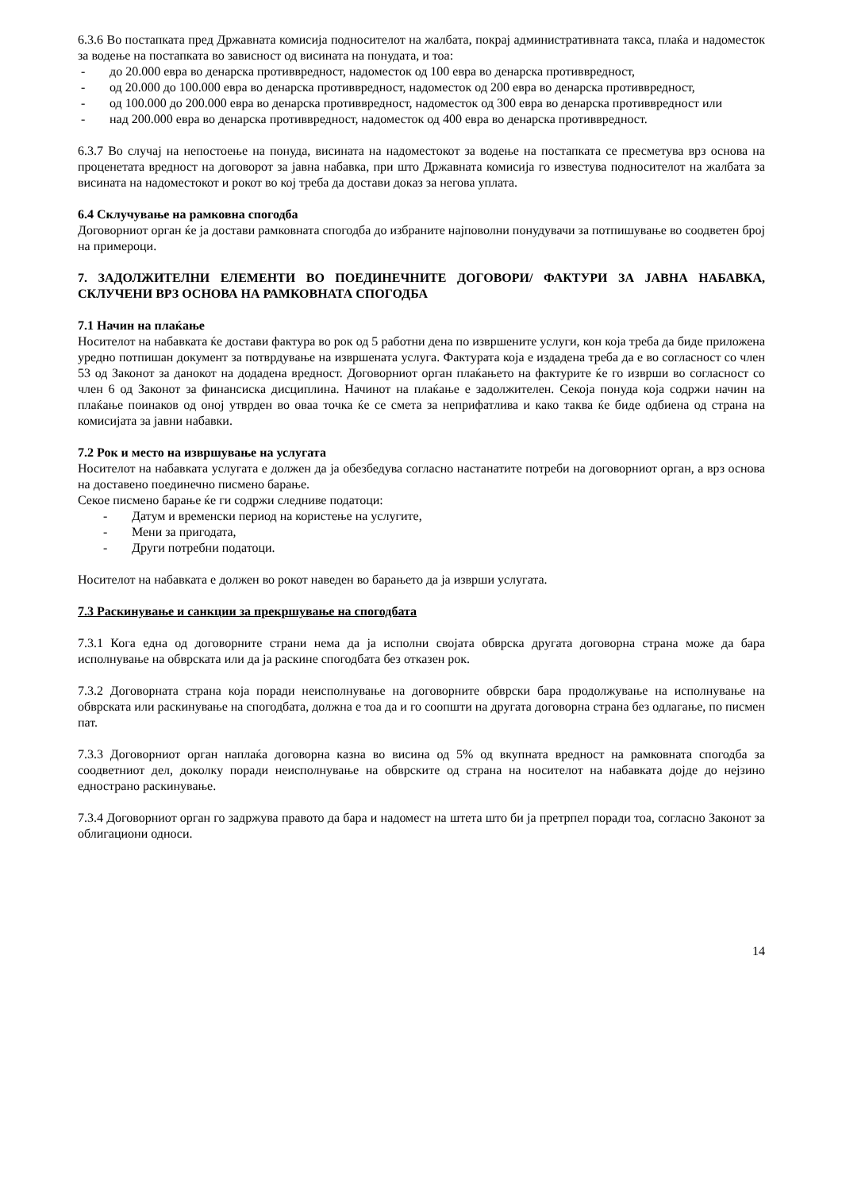6.3.6 Во постапката пред Државната комисија подносителот на жалбата, покрај административната такса, плаќа и надоместок за водење на постапката во зависност од висината на понудата, и тоа:
- до 20.000 евра во денарска противвредност, надоместок од 100 евра во денарска противвредност,
- од 20.000 до 100.000 евра во денарска противвредност, надоместок од 200 евра во денарска противвредност,
- од 100.000 до 200.000 евра во денарска противвредност, надоместок од 300 евра во денарска противвредност или
- над 200.000 евра во денарска противвредност, надоместок од 400 евра во денарска противвредност.
6.3.7 Во случај на непостоење на понуда, висината на надоместокот за водење на постапката се пресметува врз основа на проценетата вредност на договорот за јавна набавка, при што Државната комисија го известува подносителот на жалбата за висината на надоместокот и рокот во кој треба да достави доказ за негова уплата.
6.4 Склучување на рамковна спогодба
Договорниот орган ќе ја достави рамковната спогодба до избраните најповолни понудувачи за потпишување во соодветен број на примероци.
7. ЗАДОЛЖИТЕЛНИ ЕЛЕМЕНТИ ВО ПОЕДИНЕЧНИТЕ ДОГОВОРИ/ ФАКТУРИ ЗА ЈАВНА НАБАВКА, СКЛУЧЕНИ ВРЗ ОСНОВА НА РАМКОВНАТА СПОГОДБА
7.1 Начин на плаќање
Носителот на набавката ќе достави фактура во рок од 5 работни дена по извршените услуги, кон која треба да биде приложена уредно потпишан документ за потврдување на извршената услуга. Фактурата која е издадена треба да е во согласност со член 53 од Законот за данокот на додадена вредност. Договорниот орган плаќањето на фактурите ќе го изврши во согласност со член 6 од Законот за финансиска дисциплина. Начинот на плаќање е задолжителен. Секоја понуда која содржи начин на плаќање поинаков од оној утврден во оваа точка ќе се смета за неприфатлива и како таква ќе биде одбиена од страна на комисијата за јавни набавки.
7.2 Рок и место на извршување на услугата
Носителот на набавката услугата е должен да ја обезбедува согласно настанатите потреби на договорниот орган, а врз основа на доставено поединечно писмено барање.
Секое писмено барање ќе ги содржи следниве податоци:
- Датум и временски период на користење на услугите,
- Мени за пригодата,
- Други потребни податоци.
Носителот на набавката е должен во рокот наведен во барањето да ја изврши услугата.
7.3 Раскинување и санкции за прекршување на спогодбата
7.3.1 Кога една од договорните страни нема да ја исполни својата обврска другата договорна страна може да бара исполнување на обврската или да ја раскине спогодбата без отказен рок.
7.3.2 Договорната страна која поради неисполнување на договорните обврски бара продолжување на исполнување на обврската или раскинување на спогодбата, должна е тоа да и го соопшти на другата договорна страна без одлагање, по писмен пат.
7.3.3 Договорниот орган наплаќа договорна казна во висина од 5% од вкупната вредност на рамковната спогодба за соодветниот дел, доколку поради неисполнување на обврските од страна на носителот на набавката дојде до нејзино еднострано раскинување.
7.3.4 Договорниот орган го задржува правото да бара и надомест на штета што би ја претрпел поради тоа, согласно Законот за облигациони односи.
14